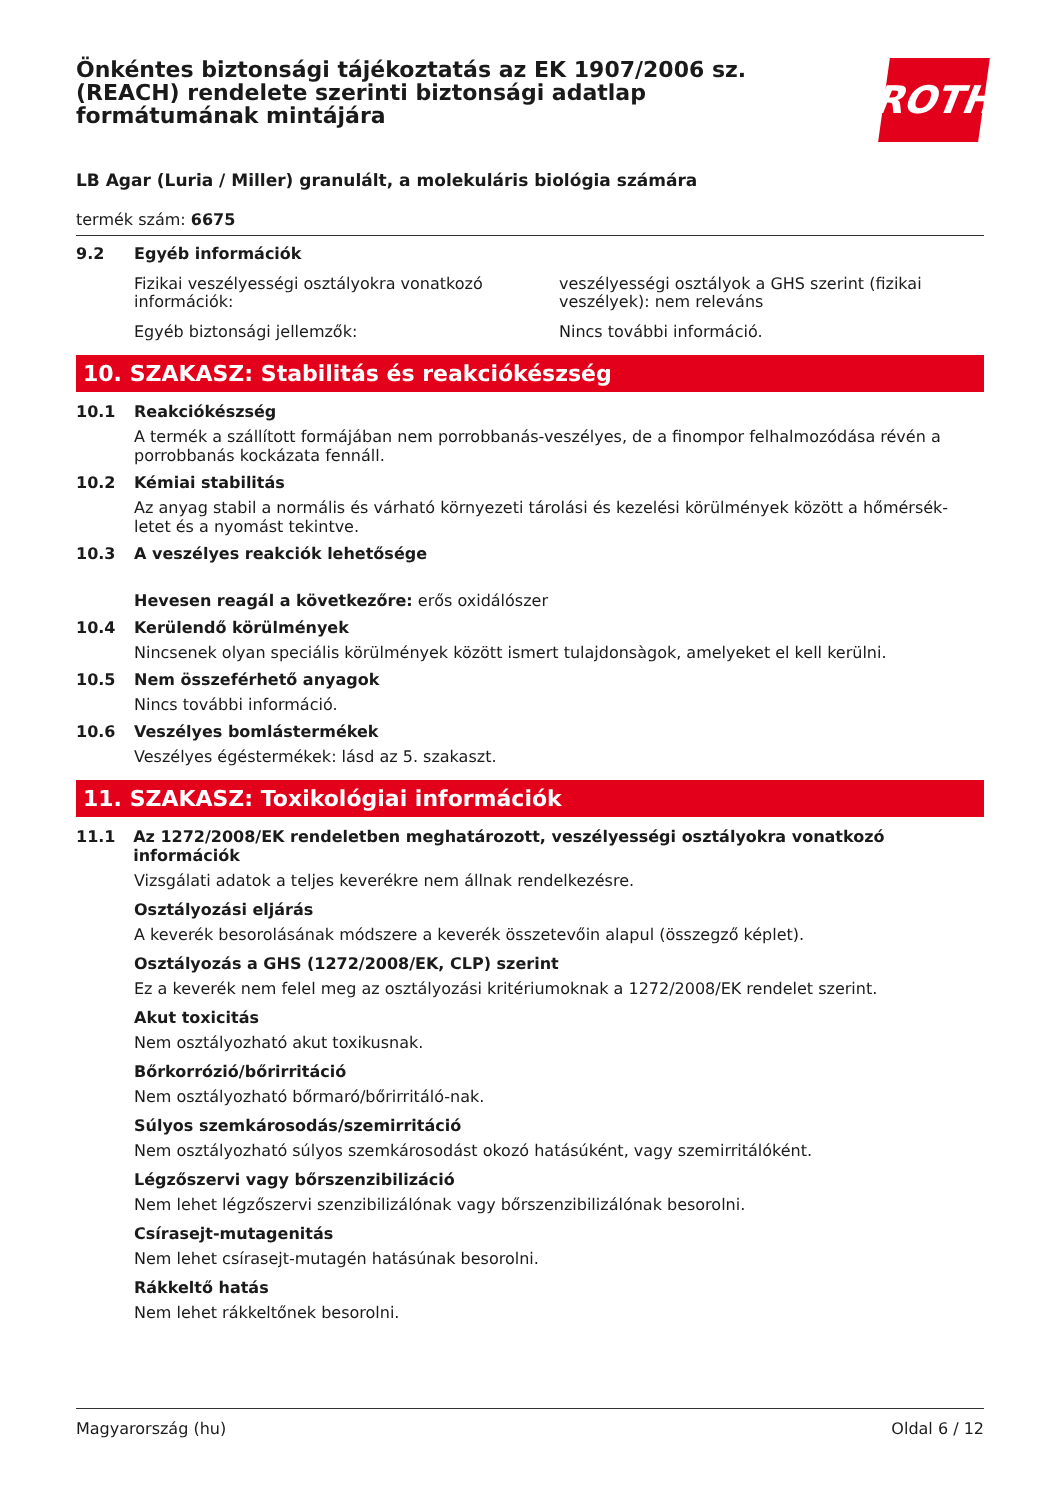Önkéntes biztonsági tájékoztatás az EK 1907/2006 sz.
(REACH) rendelete szerinti biztonsági adatlap
formátumának mintájára
ROTH
LB Agar (Luria / Miller) granulált, a molekuláris biológia számára
termék szám: 6675
9.2 Egyéb információk
Fizikai veszélyességi osztályokra vonatkozó információk:
veszélyességi osztályok a GHS szerint (fizikai veszélyek): nem releváns
Egyéb biztonsági jellemzők: Nincs további információ.
10. SZAKASZ: Stabilitás és reakciókészség
10.1 Reakciókészség
A termék a szállított formájában nem porrobbanás-veszélyes, de a finompor felhalmozódása révén a porrobbanás kockázata fennáll.
10.2 Kémiai stabilitás
Az anyag stabil a normális és várható környezeti tárolási és kezelési körülmények között a hőmérsék-letet és a nyomást tekintve.
10.3 A veszélyes reakciók lehetősége
Hevesen reagál a következőre: erős oxidálószer
10.4 Kerülendő körülmények
Nincsenek olyan speciális körülmények között ismert tulajdonsàgok, amelyeket el kell kerülni.
10.5 Nem összeférhető anyagok
Nincs további információ.
10.6 Veszélyes bomlástermékek
Veszélyes égéstermékek: lásd az 5. szakaszt.
11. SZAKASZ: Toxikológiai információk
11.1 Az 1272/2008/EK rendeletben meghatározott, veszélyességi osztályokra vonatkozó információk
Vizsgálati adatok a teljes keverékre nem állnak rendelkezésre.
Osztályozási eljárás
A keverék besorolásának módszere a keverék összetevőin alapul (összegző képlet).
Osztályozás a GHS (1272/2008/EK, CLP) szerint
Ez a keverék nem felel meg az osztályozási kritériumoknak a 1272/2008/EK rendelet szerint.
Akut toxicitás
Nem osztályozható akut toxikusnak.
Bőrkorrózió/bőrirritáció
Nem osztályozható bőrmaró/bőrirritáló-nak.
Súlyos szemkárosodás/szemirritáció
Nem osztályozható súlyos szemkárosodást okozó hatásúként, vagy szemirritálóként.
Légzőszervi vagy bőrszenzibilizáció
Nem lehet légzőszervi szenzibilizálónak vagy bőrszenzibilizálónak besorolni.
Csírasejt-mutagenitás
Nem lehet csírasejt-mutagén hatásúnak besorolni.
Rákkeltő hatás
Nem lehet rákkeltőnek besorolni.
Magyarország (hu) Oldal 6 / 12